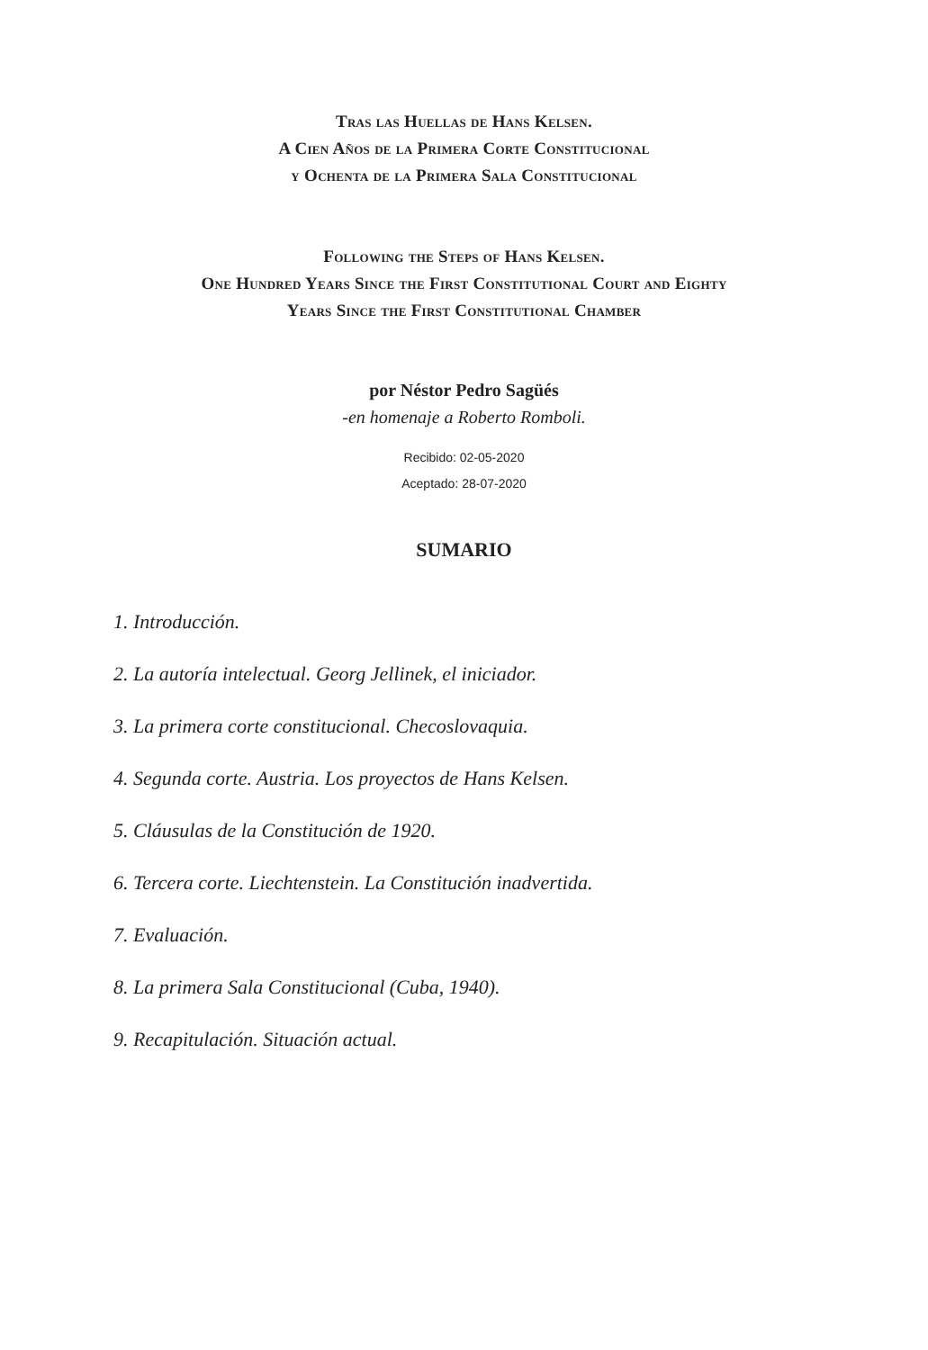Tras las Huellas de Hans Kelsen.
A Cien Años de la Primera Corte Constitucional
y Ochenta de la Primera Sala Constitucional
Following the Steps of Hans Kelsen.
One Hundred Years Since the First Constitutional Court and Eighty
Years Since the First Constitutional Chamber
por Néstor Pedro Sagüés
-en homenaje a Roberto Romboli.
Recibido: 02-05-2020
Aceptado: 28-07-2020
SUMARIO
1. Introducción.
2. La autoría intelectual. Georg Jellinek, el iniciador.
3. La primera corte constitucional. Checoslovaquia.
4. Segunda corte. Austria. Los proyectos de Hans Kelsen.
5. Cláusulas de la Constitución de 1920.
6. Tercera corte. Liechtenstein. La Constitución inadvertida.
7. Evaluación.
8. La primera Sala Constitucional (Cuba, 1940).
9. Recapitulación. Situación actual.